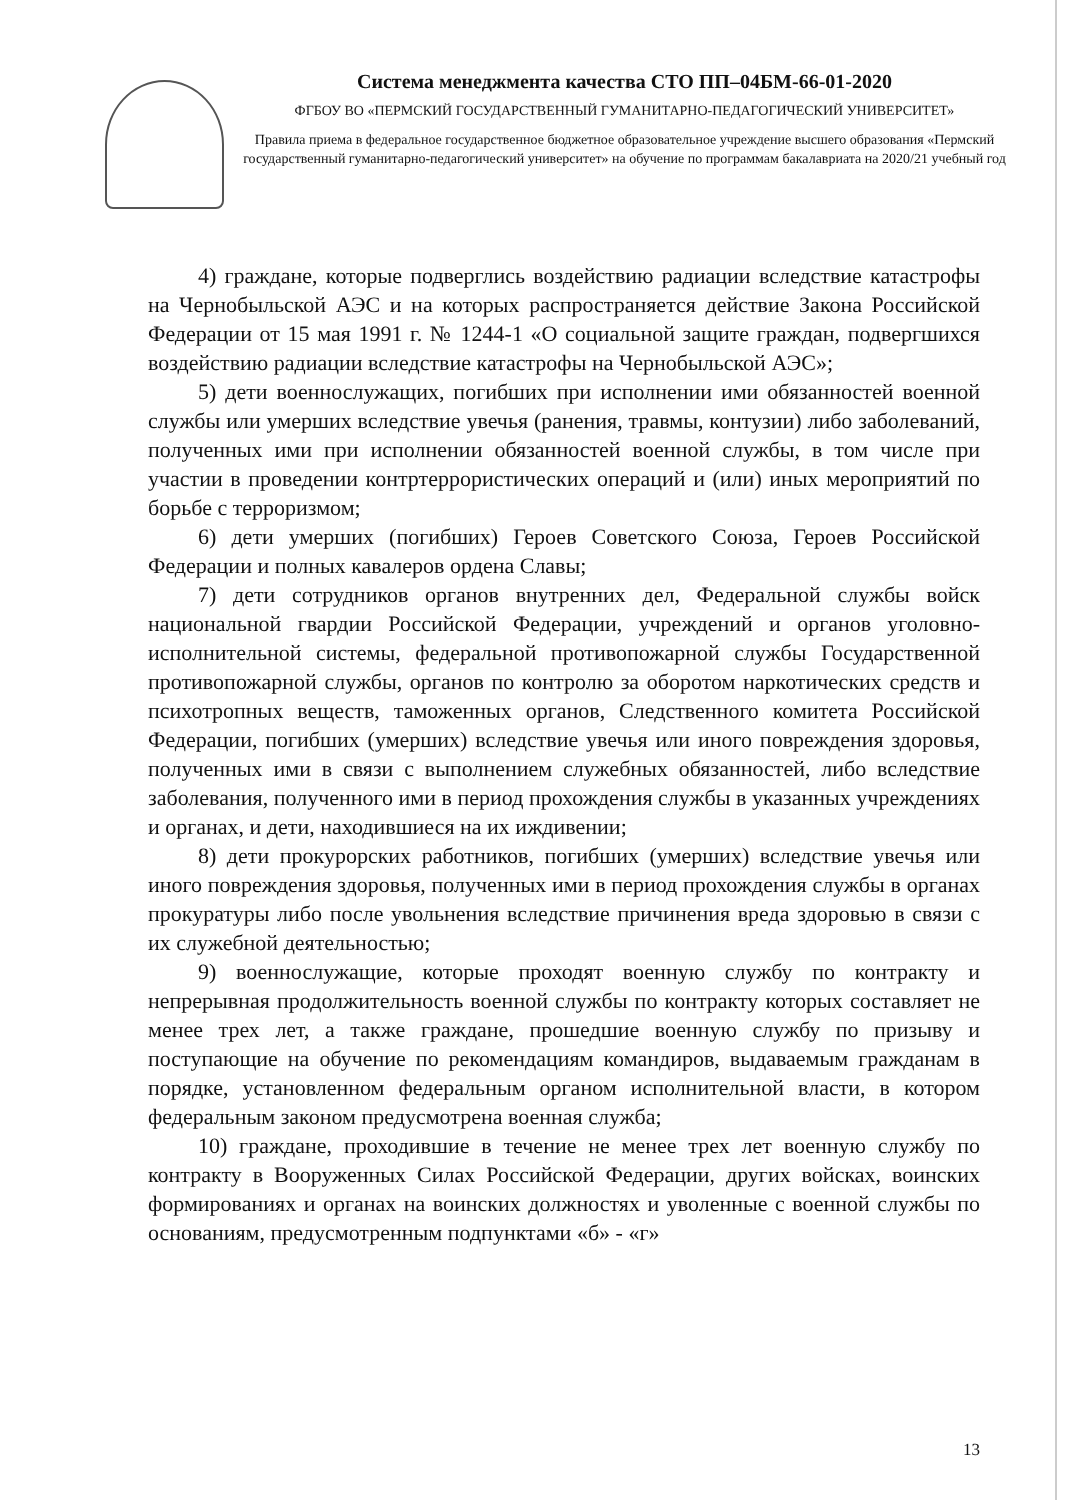Система менеджмента качества СТО ПП–04БМ-66-01-2020
ФГБОУ ВО «ПЕРМСКИЙ ГОСУДАРСТВЕННЫЙ ГУМАНИТАРНО-ПЕДАГОГИЧЕСКИЙ УНИВЕРСИТЕТ»
Правила приема в федеральное государственное бюджетное образовательное учреждение высшего образования «Пермский государственный гуманитарно-педагогический университет» на обучение по программам бакалавриата на 2020/21 учебный год
4) граждане, которые подверглись воздействию радиации вследствие катастрофы на Чернобыльской АЭС и на которых распространяется действие Закона Российской Федерации от 15 мая 1991 г. № 1244-1 «О социальной защите граждан, подвергшихся воздействию радиации вследствие катастрофы на Чернобыльской АЭС»;
5) дети военнослужащих, погибших при исполнении ими обязанностей военной службы или умерших вследствие увечья (ранения, травмы, контузии) либо заболеваний, полученных ими при исполнении обязанностей военной службы, в том числе при участии в проведении контртеррористических операций и (или) иных мероприятий по борьбе с терроризмом;
6) дети умерших (погибших) Героев Советского Союза, Героев Российской Федерации и полных кавалеров ордена Славы;
7) дети сотрудников органов внутренних дел, Федеральной службы войск национальной гвардии Российской Федерации, учреждений и органов уголовно-исполнительной системы, федеральной противопожарной службы Государственной противопожарной службы, органов по контролю за оборотом наркотических средств и психотропных веществ, таможенных органов, Следственного комитета Российской Федерации, погибших (умерших) вследствие увечья или иного повреждения здоровья, полученных ими в связи с выполнением служебных обязанностей, либо вследствие заболевания, полученного ими в период прохождения службы в указанных учреждениях и органах, и дети, находившиеся на их иждивении;
8) дети прокурорских работников, погибших (умерших) вследствие увечья или иного повреждения здоровья, полученных ими в период прохождения службы в органах прокуратуры либо после увольнения вследствие причинения вреда здоровью в связи с их служебной деятельностью;
9) военнослужащие, которые проходят военную службу по контракту и непрерывная продолжительность военной службы по контракту которых составляет не менее трех лет, а также граждане, прошедшие военную службу по призыву и поступающие на обучение по рекомендациям командиров, выдаваемым гражданам в порядке, установленном федеральным органом исполнительной власти, в котором федеральным законом предусмотрена военная служба;
10) граждане, проходившие в течение не менее трех лет военную службу по контракту в Вооруженных Силах Российской Федерации, других войсках, воинских формированиях и органах на воинских должностях и уволенные с военной службы по основаниям, предусмотренным подпунктами «б» - «г»
13